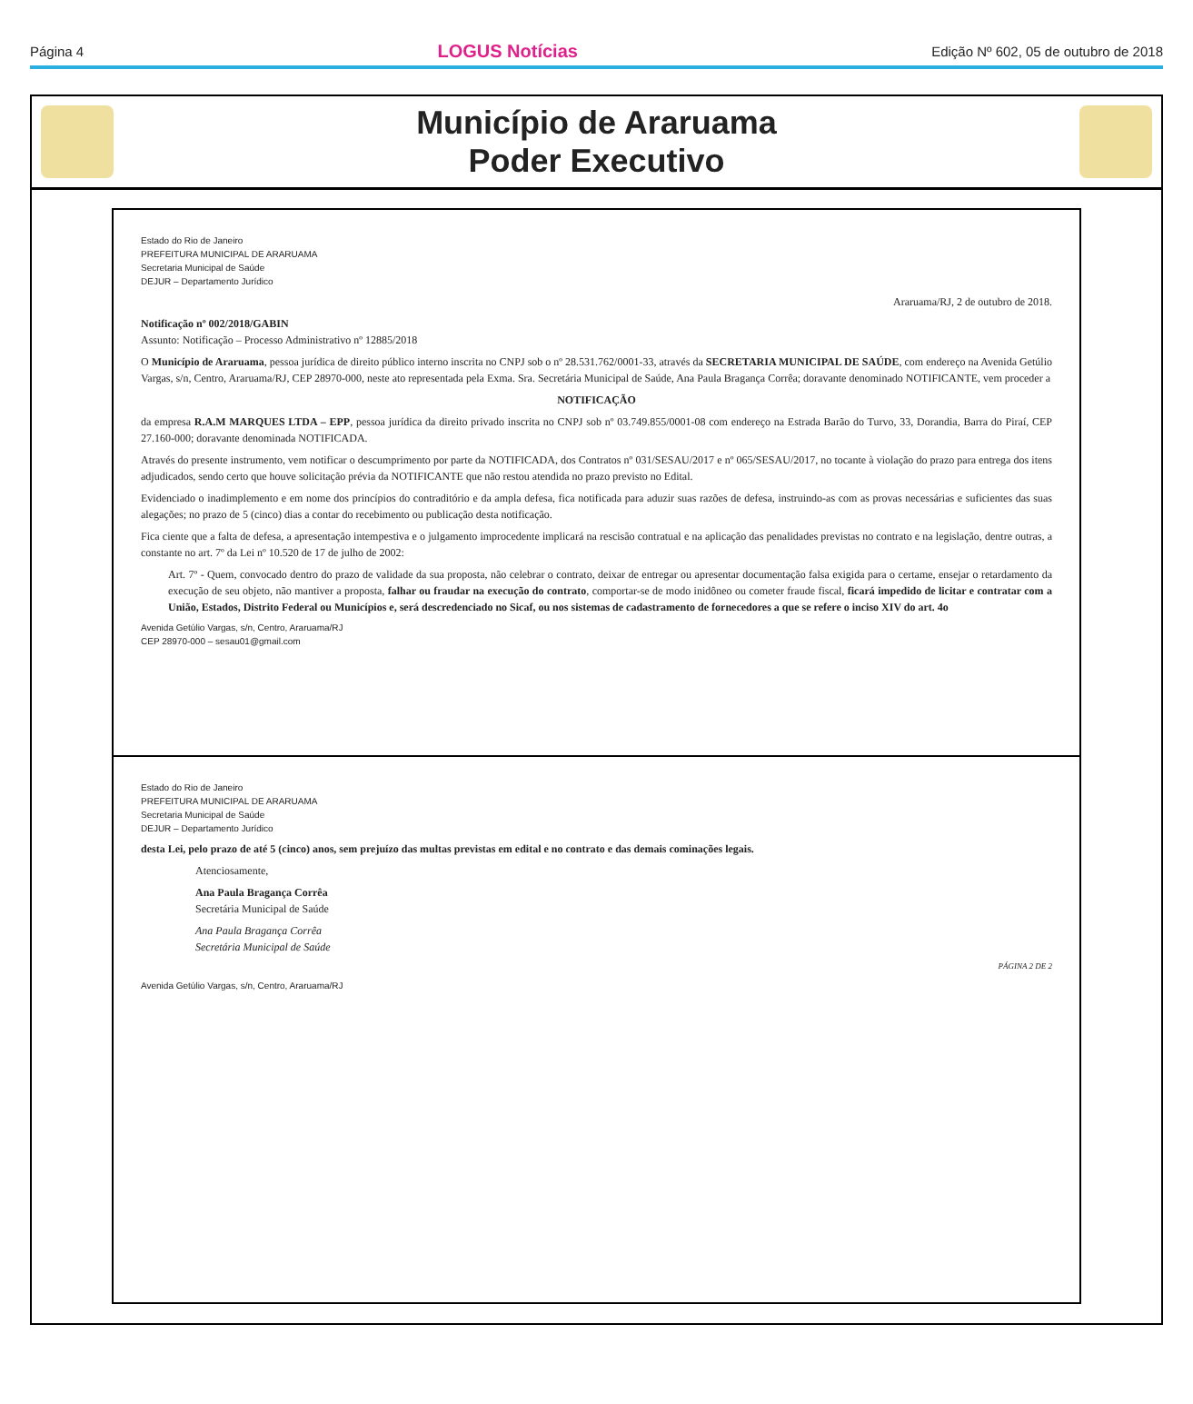Página 4 LOGUS Notícias Edição Nº 602, 05 de outubro de 2018
Município de Araruama
Poder Executivo
Estado do Rio de Janeiro
PREFEITURA MUNICIPAL DE ARARUAMA
Secretaria Municipal de Saúde
DEJUR – Departamento Jurídico
Araruama/RJ, 2 de outubro de 2018.
Notificação nº 002/2018/GABIN
Assunto: Notificação – Processo Administrativo nº 12885/2018
O Município de Araruama, pessoa jurídica de direito público interno inscrita no CNPJ sob o nº 28.531.762/0001-33, através da SECRETARIA MUNICIPAL DE SAÚDE, com endereço na Avenida Getúlio Vargas, s/n, Centro, Araruama/RJ, CEP 28970-000, neste ato representada pela Exma. Sra. Secretária Municipal de Saúde, Ana Paula Bragança Corrêa; doravante denominado NOTIFICANTE, vem proceder a
NOTIFICAÇÃO
da empresa R.A.M MARQUES LTDA – EPP, pessoa jurídica da direito privado inscrita no CNPJ sob nº 03.749.855/0001-08 com endereço na Estrada Barão do Turvo, 33, Dorandia, Barra do Piraí, CEP 27.160-000; doravante denominada NOTIFICADA.
Através do presente instrumento, vem notificar o descumprimento por parte da NOTIFICADA, dos Contratos nº 031/SESAU/2017 e nº 065/SESAU/2017, no tocante à violação do prazo para entrega dos itens adjudicados, sendo certo que houve solicitação prévia da NOTIFICANTE que não restou atendida no prazo previsto no Edital.
Evidenciado o inadimplemento e em nome dos princípios do contraditório e da ampla defesa, fica notificada para aduzir suas razões de defesa, instruindo-as com as provas necessárias e suficientes das suas alegações; no prazo de 5 (cinco) dias a contar do recebimento ou publicação desta notificação.
Fica ciente que a falta de defesa, a apresentação intempestiva e o julgamento improcedente implicará na rescisão contratual e na aplicação das penalidades previstas no contrato e na legislação, dentre outras, a constante no art. 7º da Lei nº 10.520 de 17 de julho de 2002:
Art. 7º - Quem, convocado dentro do prazo de validade da sua proposta, não celebrar o contrato, deixar de entregar ou apresentar documentação falsa exigida para o certame, ensejar o retardamento da execução de seu objeto, não mantiver a proposta, falhar ou fraudar na execução do contrato, comportar-se de modo inidôneo ou cometer fraude fiscal, ficará impedido de licitar e contratar com a União, Estados, Distrito Federal ou Municípios e, será descredenciado no Sicaf, ou nos sistemas de cadastramento de fornecedores a que se refere o inciso XIV do art. 4o
Avenida Getúlio Vargas, s/n, Centro, Araruama/RJ
CEP 28970-000 – sesau01@gmail.com
Estado do Rio de Janeiro
PREFEITURA MUNICIPAL DE ARARUAMA
Secretaria Municipal de Saúde
DEJUR – Departamento Jurídico
desta Lei, pelo prazo de até 5 (cinco) anos, sem prejuízo das multas previstas em edital e no contrato e das demais cominações legais.
Atenciosamente,
Ana Paula Bragança Corrêa
Secretária Municipal de Saúde
Ana Paula Bragança Corrêa
Secretária Municipal de Saúde
PÁGINA 2 DE 2
Avenida Getúlio Vargas, s/n, Centro, Araruama/RJ